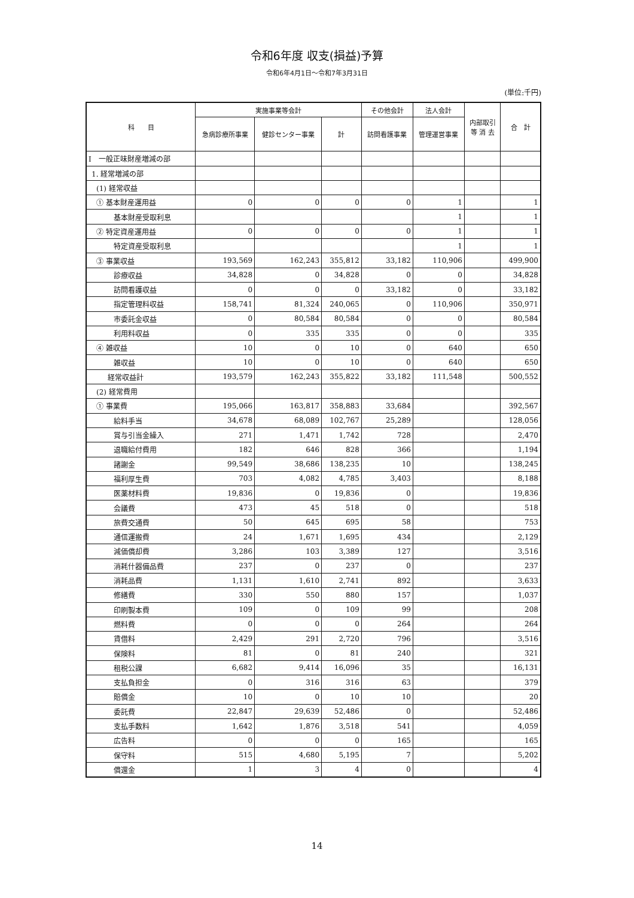令和6年度 収支(損益)予算
令和6年4月1日～令和7年3月31日
(単位:千円)
| 科 目 | 実施事業等会計 | | | その他会計 | 法人会計 | 内部取引 等 消 去 | 合 計 |
| --- | --- | --- | --- | --- | --- | --- | --- |
| | 急病診療所事業 | 健診センター事業 | 計 | 訪問看護事業 | 管理運営事業 | | |
| I 一般正味財産増減の部 | | | | | | | |
| 1. 経常増減の部 | | | | | | | |
| (1) 経常収益 | | | | | | | |
| ① 基本財産運用益 | 0 | 0 | 0 | 0 | 1 | | 1 |
| 基本財産受取利息 | | | | | 1 | | 1 |
| ② 特定資産運用益 | 0 | 0 | 0 | 0 | 1 | | 1 |
| 特定資産受取利息 | | | | | 1 | | 1 |
| ③ 事業収益 | 193,569 | 162,243 | 355,812 | 33,182 | 110,906 | | 499,900 |
| 診療収益 | 34,828 | 0 | 34,828 | 0 | 0 | | 34,828 |
| 訪問看護収益 | 0 | 0 | 0 | 33,182 | 0 | | 33,182 |
| 指定管理料収益 | 158,741 | 81,324 | 240,065 | 0 | 110,906 | | 350,971 |
| 市委託金収益 | 0 | 80,584 | 80,584 | 0 | 0 | | 80,584 |
| 利用料収益 | 0 | 335 | 335 | 0 | 0 | | 335 |
| ④ 雑収益 | 10 | 0 | 10 | 0 | 640 | | 650 |
| 雑収益 | 10 | 0 | 10 | 0 | 640 | | 650 |
| 経常収益計 | 193,579 | 162,243 | 355,822 | 33,182 | 111,548 | | 500,552 |
| (2) 経常費用 | | | | | | | |
| ① 事業費 | 195,066 | 163,817 | 358,883 | 33,684 | | | 392,567 |
| 給料手当 | 34,678 | 68,089 | 102,767 | 25,289 | | | 128,056 |
| 賞与引当金繰入 | 271 | 1,471 | 1,742 | 728 | | | 2,470 |
| 退職給付費用 | 182 | 646 | 828 | 366 | | | 1,194 |
| 諸謝金 | 99,549 | 38,686 | 138,235 | 10 | | | 138,245 |
| 福利厚生費 | 703 | 4,082 | 4,785 | 3,403 | | | 8,188 |
| 医薬材料費 | 19,836 | 0 | 19,836 | 0 | | | 19,836 |
| 会議費 | 473 | 45 | 518 | 0 | | | 518 |
| 旅費交通費 | 50 | 645 | 695 | 58 | | | 753 |
| 通信運搬費 | 24 | 1,671 | 1,695 | 434 | | | 2,129 |
| 減価償却費 | 3,286 | 103 | 3,389 | 127 | | | 3,516 |
| 消耗什器備品費 | 237 | 0 | 237 | 0 | | | 237 |
| 消耗品費 | 1,131 | 1,610 | 2,741 | 892 | | | 3,633 |
| 修繕費 | 330 | 550 | 880 | 157 | | | 1,037 |
| 印刷製本費 | 109 | 0 | 109 | 99 | | | 208 |
| 燃料費 | 0 | 0 | 0 | 264 | | | 264 |
| 賃借料 | 2,429 | 291 | 2,720 | 796 | | | 3,516 |
| 保険料 | 81 | 0 | 81 | 240 | | | 321 |
| 租税公課 | 6,682 | 9,414 | 16,096 | 35 | | | 16,131 |
| 支払負担金 | 0 | 316 | 316 | 63 | | | 379 |
| 賠償金 | 10 | 0 | 10 | 10 | | | 20 |
| 委託費 | 22,847 | 29,639 | 52,486 | 0 | | | 52,486 |
| 支払手数料 | 1,642 | 1,876 | 3,518 | 541 | | | 4,059 |
| 広告料 | 0 | 0 | 0 | 165 | | | 165 |
| 保守料 | 515 | 4,680 | 5,195 | 7 | | | 5,202 |
| 償還金 | 1 | 3 | 4 | 0 | | | 4 |
14